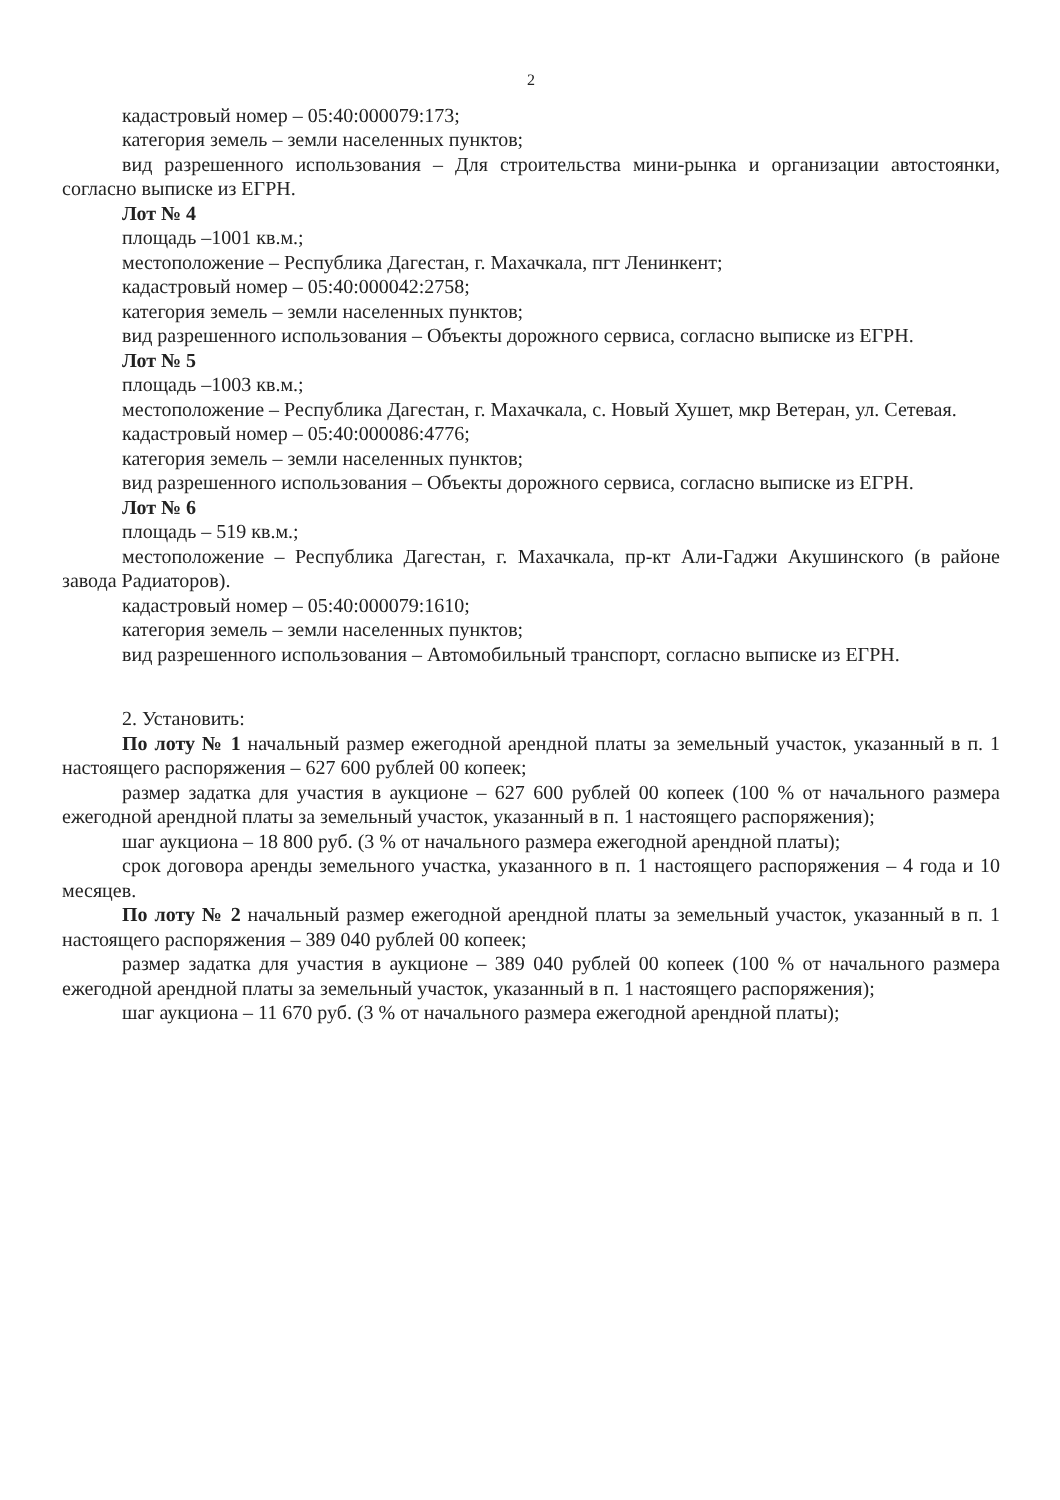2
кадастровый номер – 05:40:000079:173;
категория земель – земли населенных пунктов;
вид разрешенного использования – Для строительства мини-рынка и организации автостоянки, согласно выписке из ЕГРН.
Лот № 4
площадь –1001 кв.м.;
местоположение – Республика Дагестан, г. Махачкала, пгт Ленинкент;
кадастровый номер – 05:40:000042:2758;
категория земель – земли населенных пунктов;
вид разрешенного использования – Объекты дорожного сервиса, согласно выписке из ЕГРН.
Лот № 5
площадь –1003 кв.м.;
местоположение – Республика Дагестан, г. Махачкала, с. Новый Хушет, мкр Ветеран, ул. Сетевая.
кадастровый номер – 05:40:000086:4776;
категория земель – земли населенных пунктов;
вид разрешенного использования – Объекты дорожного сервиса, согласно выписке из ЕГРН.
Лот № 6
площадь – 519 кв.м.;
местоположение – Республика Дагестан, г. Махачкала, пр-кт Али-Гаджи Акушинского (в районе завода Радиаторов).
кадастровый номер – 05:40:000079:1610;
категория земель – земли населенных пунктов;
вид разрешенного использования – Автомобильный транспорт, согласно выписке из ЕГРН.
2. Установить:
По лоту № 1 начальный размер ежегодной арендной платы за земельный участок, указанный в п. 1 настоящего распоряжения – 627 600 рублей 00 копеек;
размер задатка для участия в аукционе – 627 600 рублей 00 копеек (100 % от начального размера ежегодной арендной платы за земельный участок, указанный в п. 1 настоящего распоряжения);
шаг аукциона – 18 800 руб. (3 % от начального размера ежегодной арендной платы);
срок договора аренды земельного участка, указанного в п. 1 настоящего распоряжения – 4 года и 10 месяцев.
По лоту № 2 начальный размер ежегодной арендной платы за земельный участок, указанный в п. 1 настоящего распоряжения – 389 040 рублей 00 копеек;
размер задатка для участия в аукционе – 389 040 рублей 00 копеек (100 % от начального размера ежегодной арендной платы за земельный участок, указанный в п. 1 настоящего распоряжения);
шаг аукциона – 11 670 руб. (3 % от начального размера ежегодной арендной платы);